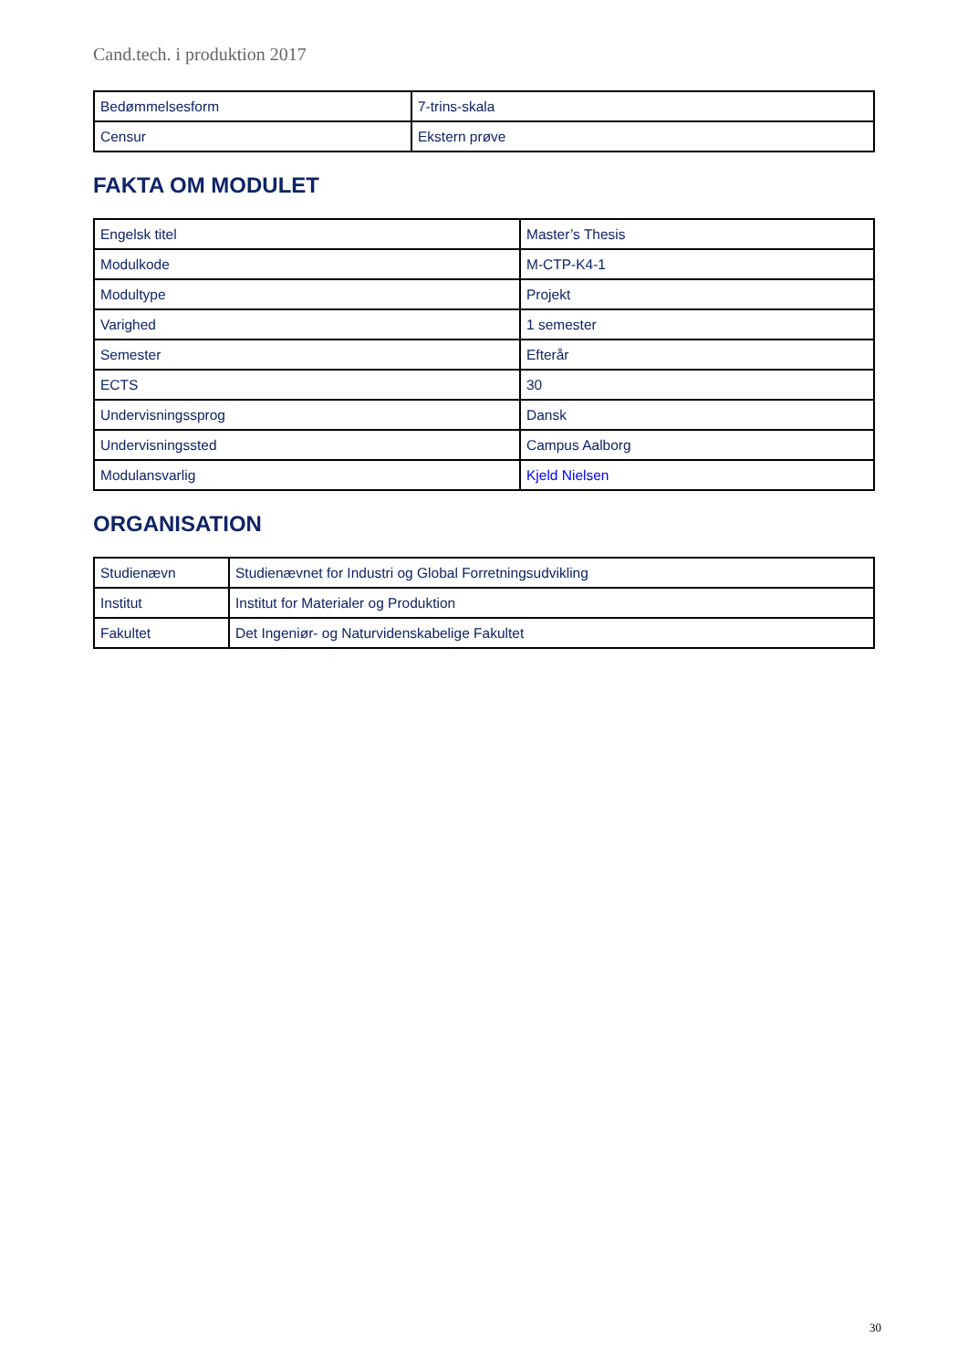Cand.tech. i produktion 2017
| Bedømmelsesform | 7-trins-skala |
| Censur | Ekstern prøve |
FAKTA OM MODULET
| Engelsk titel | Master’s Thesis |
| Modulkode | M-CTP-K4-1 |
| Modultype | Projekt |
| Varighed | 1 semester |
| Semester | Efterår |
| ECTS | 30 |
| Undervisningssprog | Dansk |
| Undervisningssted | Campus Aalborg |
| Modulansvarlig | Kjeld Nielsen |
ORGANISATION
| Studienævn | Studienævnet for Industri og Global Forretningsudvikling |
| Institut | Institut for Materialer og Produktion |
| Fakultet | Det Ingeniør- og Naturvidenskabelige Fakultet |
30